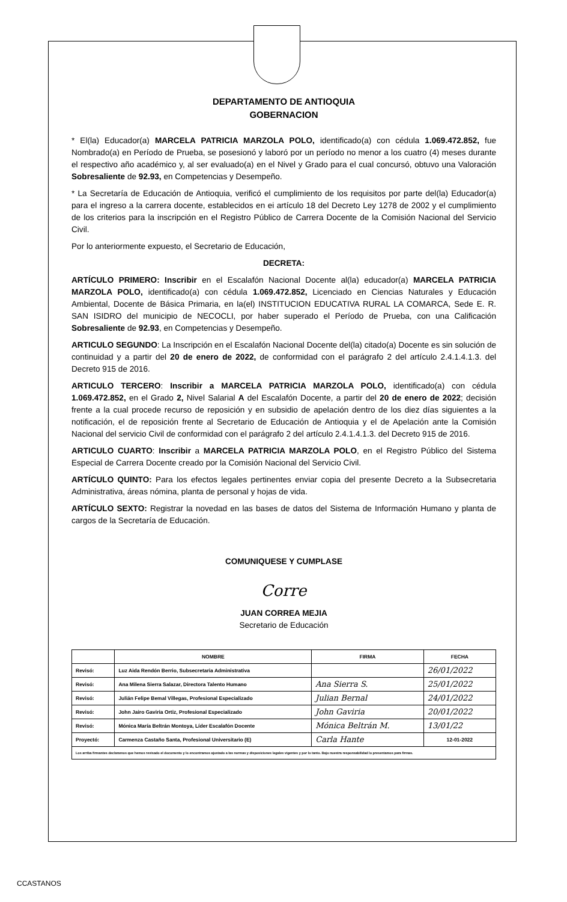DEPARTAMENTO DE ANTIOQUIA
GOBERNACION
* El(la) Educador(a) MARCELA PATRICIA MARZOLA POLO, identificado(a) con cédula 1.069.472.852, fue Nombrado(a) en Período de Prueba, se posesionó y laboró por un período no menor a los cuatro (4) meses durante el respectivo año académico y, al ser evaluado(a) en el Nivel y Grado para el cual concursó, obtuvo una Valoración Sobresaliente de 92.93, en Competencias y Desempeño.
* La Secretaría de Educación de Antioquia, verificó el cumplimiento de los requisitos por parte del(la) Educador(a) para el ingreso a la carrera docente, establecidos en ei artículo 18 del Decreto Ley 1278 de 2002 y el cumplimiento de los criterios para la inscripción en el Registro Público de Carrera Docente de la Comisión Nacional del Servicio Civil.
Por lo anteriormente expuesto, el Secretario de Educación,
DECRETA:
ARTÍCULO PRIMERO: Inscribir en el Escalafón Nacional Docente al(la) educador(a) MARCELA PATRICIA MARZOLA POLO, identificado(a) con cédula 1.069.472.852, Licenciado en Ciencias Naturales y Educación Ambiental, Docente de Básica Primaria, en la(el) INSTITUCION EDUCATIVA RURAL LA COMARCA, Sede E. R. SAN ISIDRO del municipio de NECOCLI, por haber superado el Período de Prueba, con una Calificación Sobresaliente de 92.93, en Competencias y Desempeño.
ARTICULO SEGUNDO: La Inscripción en el Escalafón Nacional Docente del(la) citado(a) Docente es sin solución de continuidad y a partir del 20 de enero de 2022, de conformidad con el parágrafo 2 del artículo 2.4.1.4.1.3. del Decreto 915 de 2016.
ARTICULO TERCERO: Inscribir a MARCELA PATRICIA MARZOLA POLO, identificado(a) con cédula 1.069.472.852, en el Grado 2, Nivel Salarial A del Escalafón Docente, a partir del 20 de enero de 2022; decisión frente a la cual procede recurso de reposición y en subsidio de apelación dentro de los diez días siguientes a la notificación, el de reposición frente al Secretario de Educación de Antioquia y el de Apelación ante la Comisión Nacional del servicio Civil de conformidad con el parágrafo 2 del artículo 2.4.1.4.1.3. del Decreto 915 de 2016.
ARTICULO CUARTO: Inscribir a MARCELA PATRICIA MARZOLA POLO, en el Registro Público del Sistema Especial de Carrera Docente creado por la Comisión Nacional del Servicio Civil.
ARTÍCULO QUINTO: Para los efectos legales pertinentes enviar copia del presente Decreto a la Subsecretaria Administrativa, áreas nómina, planta de personal y hojas de vida.
ARTÍCULO SEXTO: Registrar la novedad en las bases de datos del Sistema de Información Humano y planta de cargos de la Secretaría de Educación.
COMUNIQUESE Y CUMPLASE
Corre
JUAN CORREA MEJIA
Secretario de Educación
| | NOMBRE | FIRMA | FECHA |
| --- | --- | --- | --- |
| Revisó: | Luz Aida Rendón Berrio, Subsecretaria Administrativa | | 26/01/2022 |
| Revisó: | Ana Milena Sierra Salazar, Directora Talento Humano | Ana Sierra S. | 25/01/2022 |
| Revisó: | Julián Felipe Bemal Villegas, Profesional Especializado | Julian Bernal | 24/01/2022 |
| Revisó: | John Jairo Gaviria Ortiz, Profesional Especializado | John Gaviria | 20/01/2022 |
| Revisó: | Mónica María Beltrán Montoya, Líder Escalafón Docente | Mónica Beltrán M. | 13/01/22 |
| Proyectó: | Carmenza Castaño Santa, Profesional Universitario (E) | Carla Hante | 12-01-2022 |
| Los arriba firmantes declaramos que hemos revisado el documento y lo encontramos ajustado a las normas y disposiciones legales vigentes y por lo tanto. Bajo nuestra responsabilidad lo presentamos para firmas. | | | |
CCASTANOS